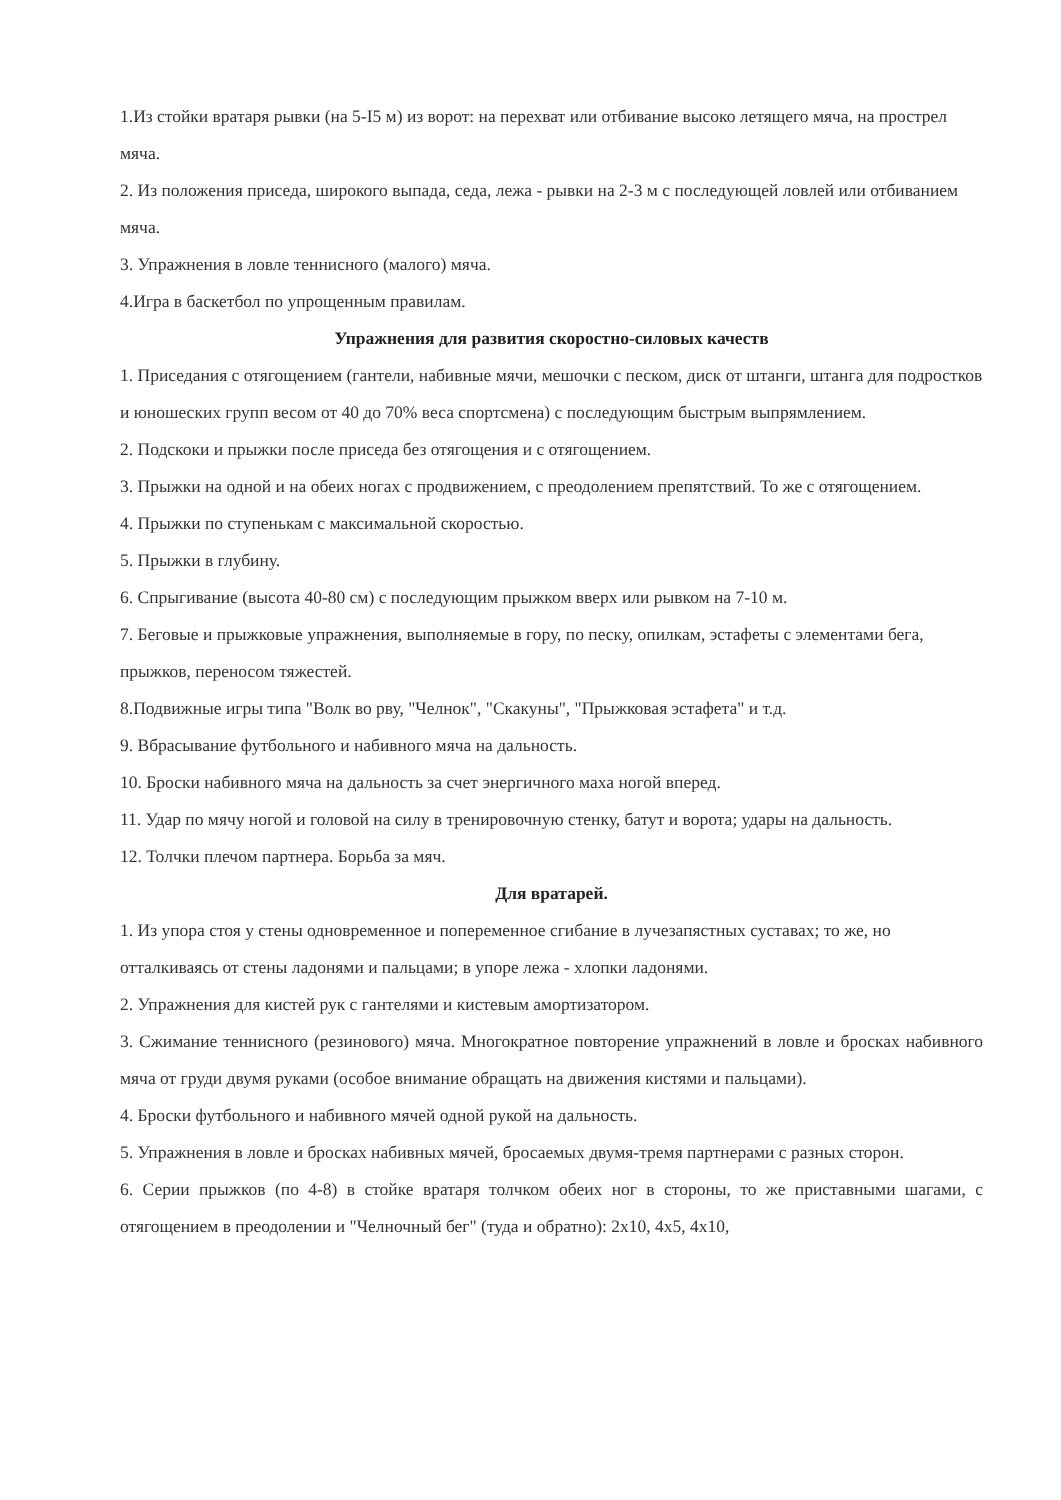1.Из стойки вратаря рывки (на 5-I5 м) из ворот: на перехват или отбивание высоко летящего мяча, на прострел мяча.
2. Из положения приседа, широкого выпада, седа, лежа - рывки на 2-3 м с последующей ловлей или отбиванием мяча.
3. Упражнения в ловле теннисного (малого) мяча.
4.Игра в баскетбол по упрощенным правилам.
Упражнения для развития скоростно-силовых качеств
1. Приседания с отягощением (гантели, набивные мячи, мешочки с песком, диск от штанги, штанга для подростков и юношеских групп весом от 40 до 70% веса спортсмена) с последующим быстрым выпрямлением.
2. Подскоки и прыжки после приседа без отягощения и с отягощением.
3. Прыжки на одной и на обеих ногах с продвижением, с преодолением препятствий. То же с отягощением.
4. Прыжки по ступенькам с максимальной скоростью.
5. Прыжки в глубину.
6. Спрыгивание (высота 40-80 см) с последующим прыжком вверх или рывком на 7-10 м.
7. Беговые и прыжковые упражнения, выполняемые в гору, по песку, опилкам, эстафеты с элементами бега, прыжков, переносом тяжестей.
8.Подвижные игры типа "Волк во рву, "Челнок", "Скакуны", "Прыжковая эстафета" и т.д.
9. Вбрасывание футбольного и набивного мяча на дальность.
10. Броски набивного мяча на дальность за счет энергичного маха ногой вперед.
11. Удар по мячу ногой и головой на силу в тренировочную стенку, батут и ворота; удары на дальность.
12. Толчки плечом партнера. Борьба за мяч.
Для вратарей.
1. Из упора стоя у стены одновременное и попеременное сгибание в лучезапястных суставах; то же, но отталкиваясь от стены ладонями и пальцами; в упоре лежа - хлопки ладонями.
2. Упражнения для кистей рук с гантелями и кистевым амортизатором.
3. Сжимание теннисного (резинового) мяча. Многократное повторение упражнений в ловле и бросках набивного мяча от груди двумя руками (особое внимание обращать на движения кистями и пальцами).
4. Броски футбольного и набивного мячей одной рукой на дальность.
5. Упражнения в ловле и бросках набивных мячей, бросаемых двумя-тремя партнерами с разных сторон.
6. Серии прыжков (по 4-8) в стойке вратаря толчком обеих ног в стороны, то же приставными шагами, с отягощением в преодолении и "Челночный бег" (туда и обратно): 2x10, 4x5, 4x10,